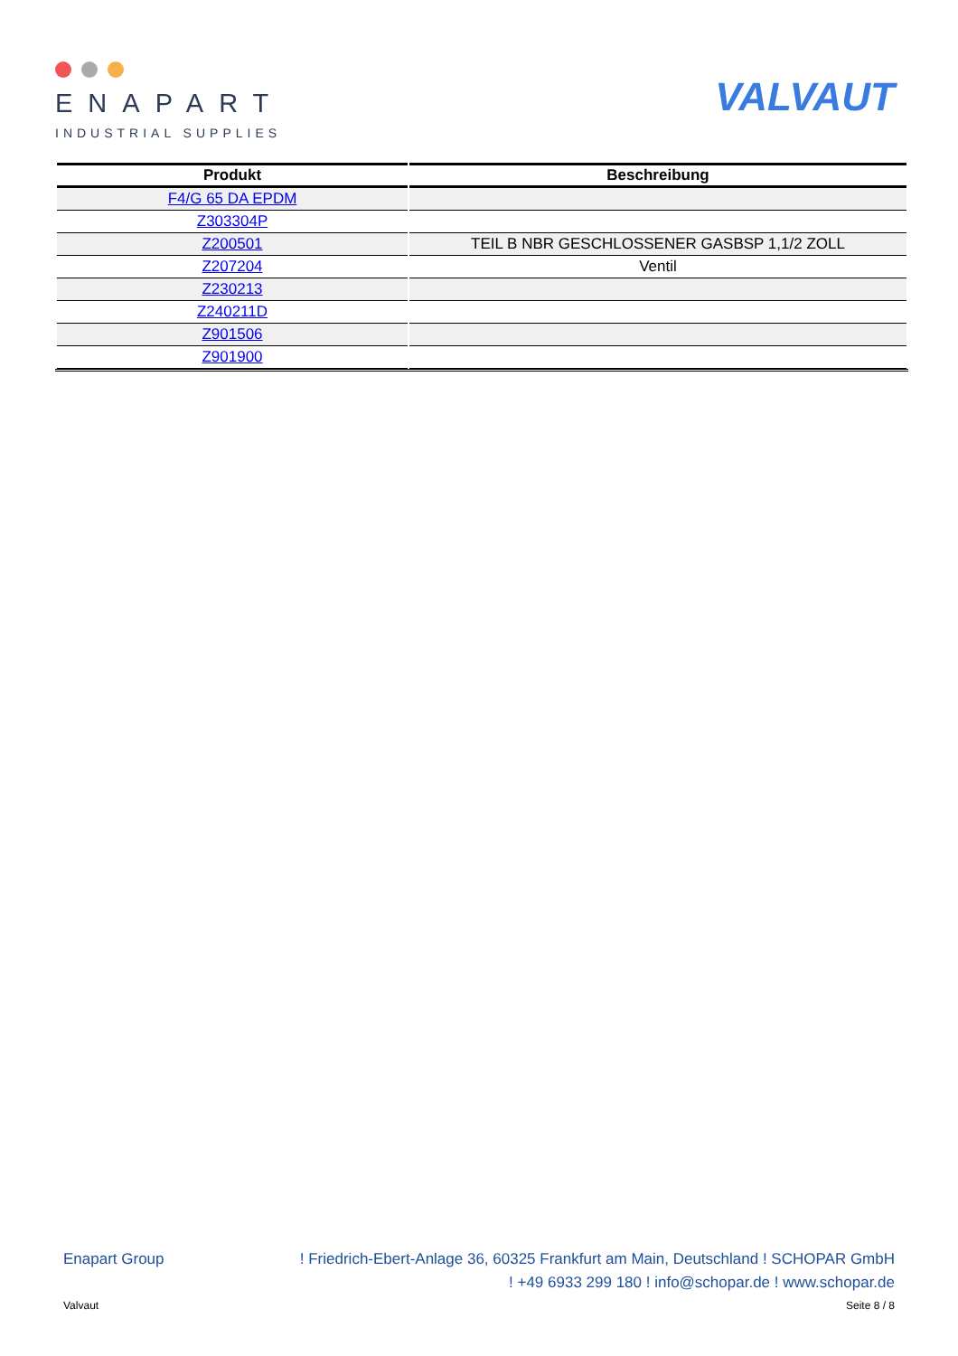ENAPART
INDUSTRIAL SUPPLIES
VALVAUT
| Produkt | Beschreibung |
| --- | --- |
| F4/G 65 DA EPDM | |
| Z303304P | |
| Z200501 | TEIL B NBR GESCHLOSSENER GASBSP 1,1/2 ZOLL |
| Z207204 | Ventil |
| Z230213 | |
| Z240211D | |
| Z901506 | |
| Z901900 | |
Enapart Group! Friedrich-Ebert-Anlage 36, 60325 Frankfurt am Main, Deutschland ! SCHOPAR GmbH
! +49 6933 299 180 ! info@schopar.de ! www.schopar.de
Valvaut Seite 8 / 8